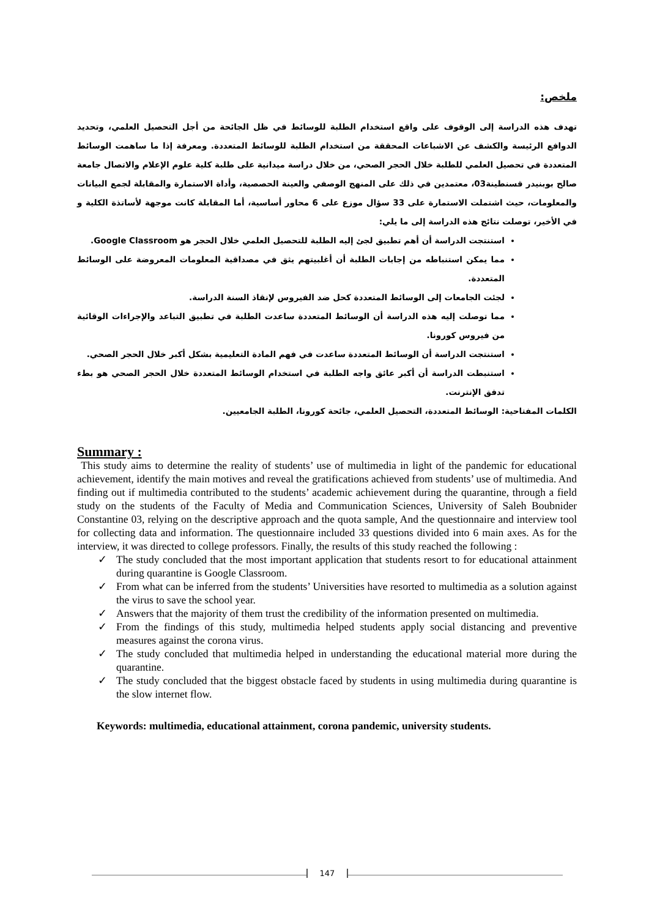ملخص:
تهدف هذه الدراسة إلى الوقوف على واقع استخدام الطلبة للوسائط في ظل الجائحة من أجل التحصيل العلمي، وتحديد الدوافع الرئيسة والكشف عن الاشباعات المحققة من استخدام الطلبة للوسائط المتعددة. ومعرفة إذا ما ساهمت الوسائط المتعددة في تحصيل العلمي للطلبة خلال الحجر الصحي، من خلال دراسة ميدانية على طلبة كلية علوم الإعلام والاتصال جامعة صالح بوبنيدر قسنطينة03، معتمدين في ذلك على المنهج الوصفي والعينة الحصصية، وأداة الاستمارة والمقابلة لجمع البيانات والمعلومات، حيث اشتملت الاستمارة على 33 سؤال موزع على 6 محاور أساسية، أما المقابلة كانت موجهة لأساتذة الكلية و في الأخير، توصلت نتائج هذه الدراسة إلى ما يلي:
استنتجت الدراسة أن أهم تطبيق لجئ إليه الطلبة للتحصيل العلمي خلال الحجر هو Google Classroom.
مما يمكن استنباطه من إجابات الطلبة أن أغلبيتهم يثق في مصداقية المعلومات المعروضة على الوسائط المتعددة.
لجئت الجامعات إلى الوسائط المتعددة كحل ضد الفيروس لإنقاذ السنة الدراسة.
مما توصلت إليه هذه الدراسة أن الوسائط المتعددة ساعدت الطلبة في تطبيق التباعد والإجراءات الوقائية من فيروس كورونا.
استنتجت الدراسة أن الوسائط المتعددة ساعدت في فهم المادة التعليمية بشكل أكبر خلال الحجر الصحي.
استنبطت الدراسة أن أكبر عائق واجه الطلبة في استخدام الوسائط المتعددة خلال الحجر الصحي هو بطء تدفق الإنترنت.
الكلمات المفتاحية: الوسائط المتعددة، التحصيل العلمي، جائحة كورونا، الطلبة الجامعيين.
Summary :
This study aims to determine the reality of students’ use of multimedia in light of the pandemic for educational achievement, identify the main motives and reveal the gratifications achieved from students’ use of multimedia. And finding out if multimedia contributed to the students’ academic achievement during the quarantine, through a field study on the students of the Faculty of Media and Communication Sciences, University of Saleh Boubnider Constantine 03, relying on the descriptive approach and the quota sample, And the questionnaire and interview tool for collecting data and information. The questionnaire included 33 questions divided into 6 main axes. As for the interview, it was directed to college professors. Finally, the results of this study reached the following :
✓ The study concluded that the most important application that students resort to for educational attainment during quarantine is Google Classroom.
✓ From what can be inferred from the students’ Universities have resorted to multimedia as a solution against the virus to save the school year.
✓ Answers that the majority of them trust the credibility of the information presented on multimedia.
✓ From the findings of this study, multimedia helped students apply social distancing and preventive measures against the corona virus.
✓ The study concluded that multimedia helped in understanding the educational material more during the quarantine.
✓ The study concluded that the biggest obstacle faced by students in using multimedia during quarantine is the slow internet flow.
Keywords: multimedia, educational attainment, corona pandemic, university students.
147